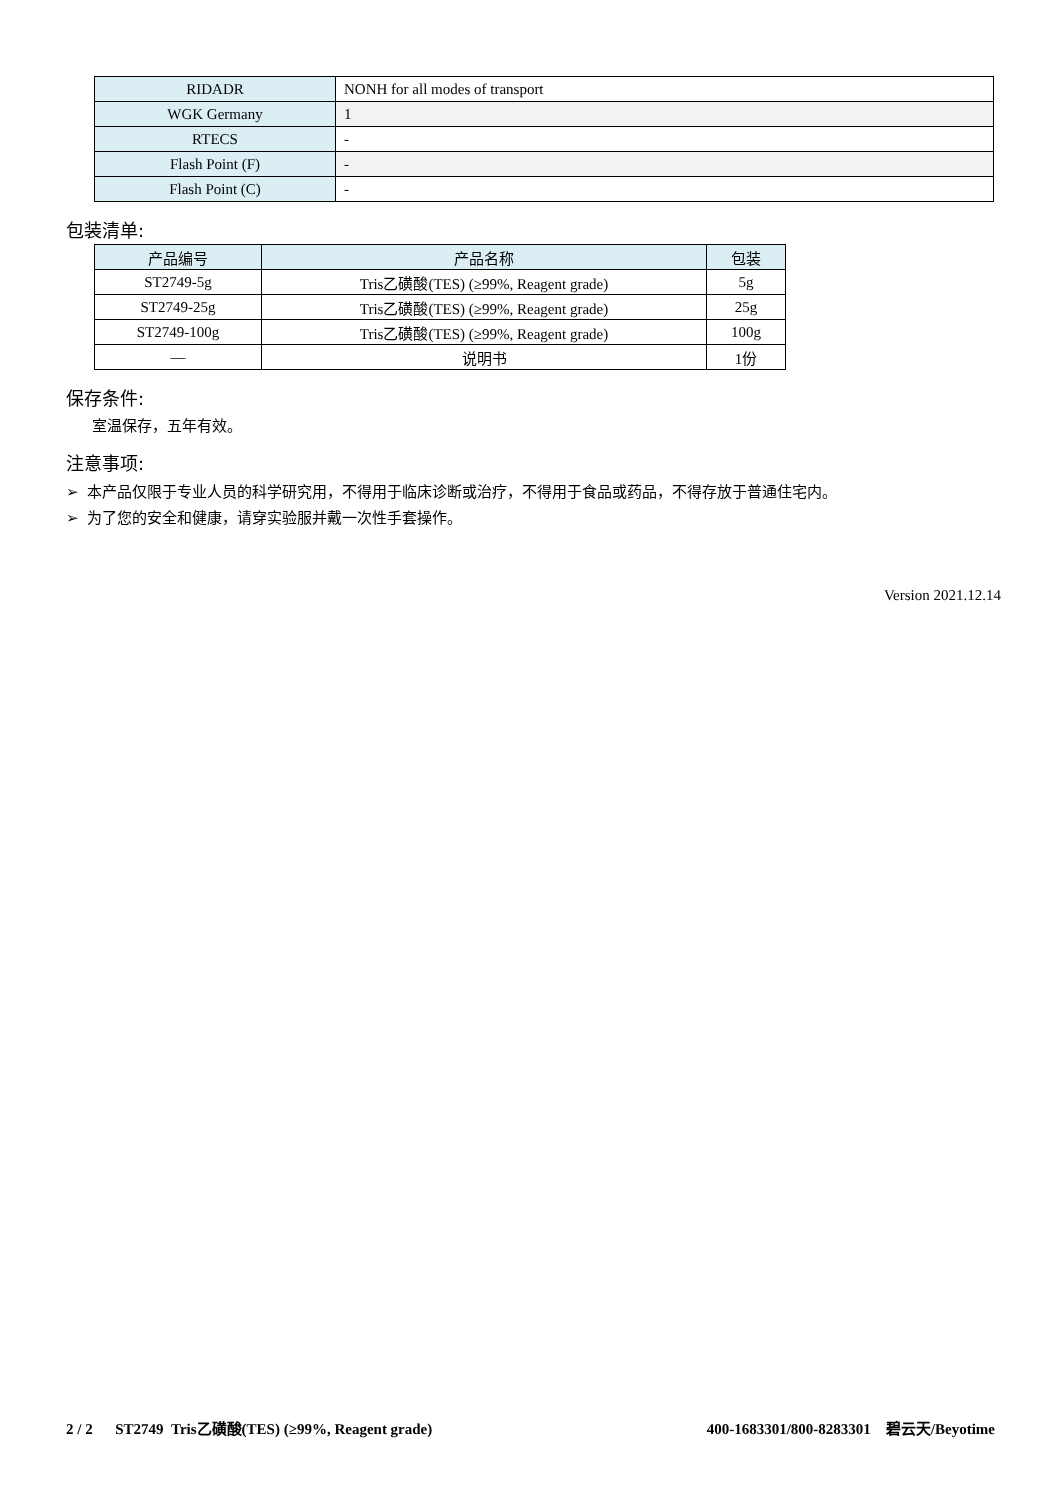| RIDADR | NONH for all modes of transport |
| WGK Germany | 1 |
| RTECS | - |
| Flash Point (F) | - |
| Flash Point (C) | - |
包装清单:
| 产品编号 | 产品名称 | 包装 |
| --- | --- | --- |
| ST2749-5g | Tris乙磺酸(TES) (≥99%, Reagent grade) | 5g |
| ST2749-25g | Tris乙磺酸(TES) (≥99%, Reagent grade) | 25g |
| ST2749-100g | Tris乙磺酸(TES) (≥99%, Reagent grade) | 100g |
| — | 说明书 | 1份 |
保存条件:
室温保存，五年有效。
注意事项:
➢ 本产品仅限于专业人员的科学研究用，不得用于临床诊断或治疗，不得用于食品或药品，不得存放于普通住宅内。
➢ 为了您的安全和健康，请穿实验服并戴一次性手套操作。
Version 2021.12.14
2 / 2 ST2749 Tris乙磺酸(TES) (≥99%, Reagent grade) 400-1683301/800-8283301 碧云天/Beyotime